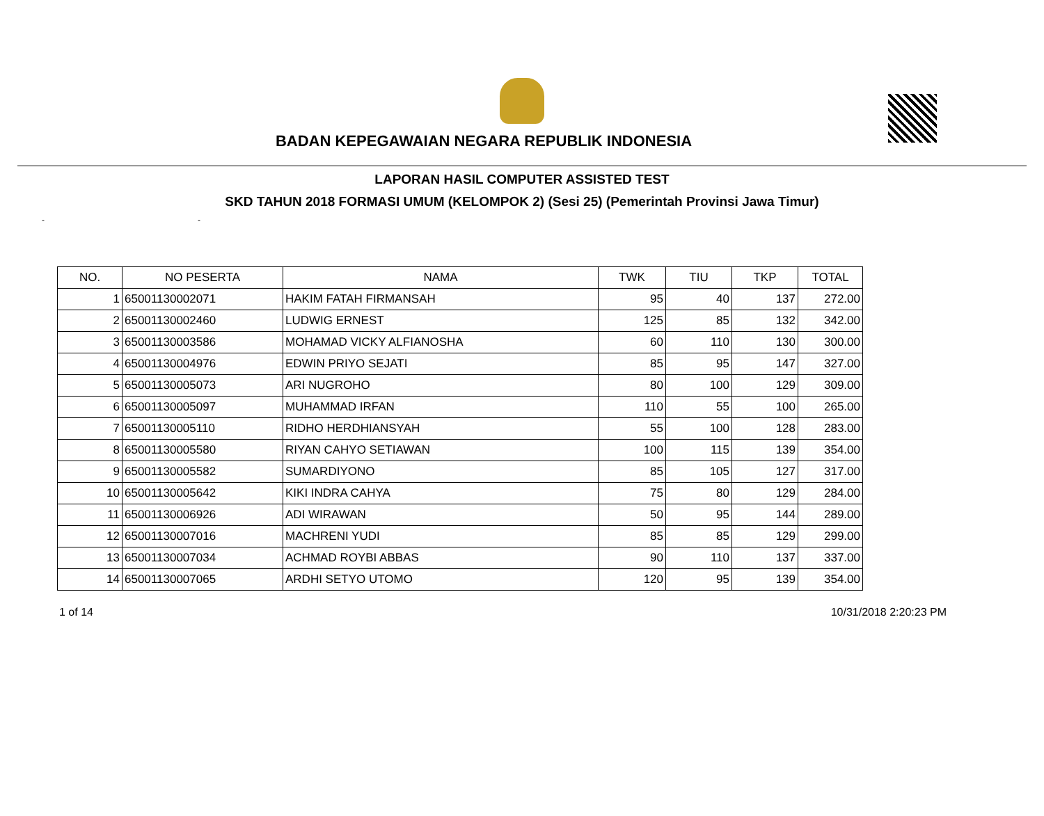BADAN KEPEGAWAIAN NEGARA REPUBLIK INDONESIA
LAPORAN HASIL COMPUTER ASSISTED TEST
SKD TAHUN 2018 FORMASI UMUM (KELOMPOK 2) (Sesi 25) (Pemerintah Provinsi Jawa Timur)
- -
| NO. | NO PESERTA | NAMA | TWK | TIU | TKP | TOTAL |
| --- | --- | --- | --- | --- | --- | --- |
| 1 | 65001130002071 | HAKIM FATAH FIRMANSAH | 95 | 40 | 137 | 272.00 |
| 2 | 65001130002460 | LUDWIG ERNEST | 125 | 85 | 132 | 342.00 |
| 3 | 65001130003586 | MOHAMAD VICKY ALFIANOSHA | 60 | 110 | 130 | 300.00 |
| 4 | 65001130004976 | EDWIN PRIYO SEJATI | 85 | 95 | 147 | 327.00 |
| 5 | 65001130005073 | ARI NUGROHO | 80 | 100 | 129 | 309.00 |
| 6 | 65001130005097 | MUHAMMAD IRFAN | 110 | 55 | 100 | 265.00 |
| 7 | 65001130005110 | RIDHO HERDHIANSYAH | 55 | 100 | 128 | 283.00 |
| 8 | 65001130005580 | RIYAN CAHYO SETIAWAN | 100 | 115 | 139 | 354.00 |
| 9 | 65001130005582 | SUMARDIYONO | 85 | 105 | 127 | 317.00 |
| 10 | 65001130005642 | KIKI INDRA CAHYA | 75 | 80 | 129 | 284.00 |
| 11 | 65001130006926 | ADI WIRAWAN | 50 | 95 | 144 | 289.00 |
| 12 | 65001130007016 | MACHRENI YUDI | 85 | 85 | 129 | 299.00 |
| 13 | 65001130007034 | ACHMAD ROYBI ABBAS | 90 | 110 | 137 | 337.00 |
| 14 | 65001130007065 | ARDHI SETYO UTOMO | 120 | 95 | 139 | 354.00 |
1 of 14 10/31/2018 2:20:23 PM